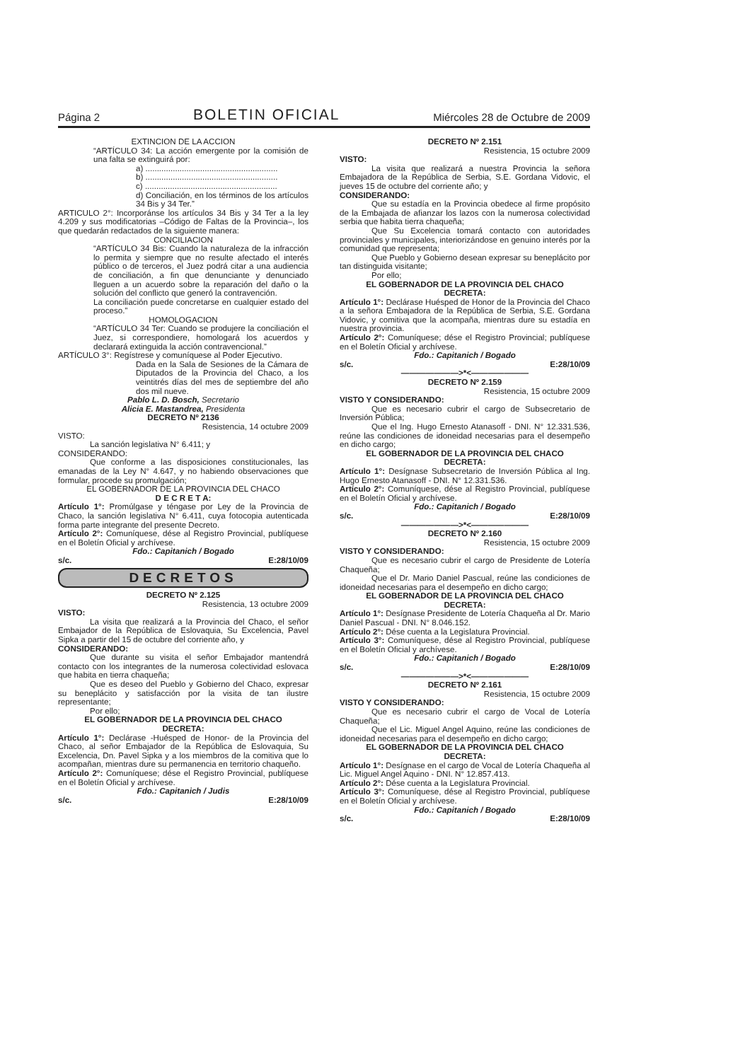Página 2 BOLETIN OFICIAL Miércoles 28 de Octubre de 2009
EXTINCION DE LA ACCION
“ARTÍCULO 34: La acción emergente por la comisión de una falta se extinguirá por:
a) ..........................................................
b) ..........................................................
c) ..........................................................
d) Conciliación, en los términos de los artículos 34 Bis y 34 Ter.”
ARTICULO 2°: Incorporánse los artículos 34 Bis y 34 Ter a la ley 4.209 y sus modificatorias –Código de Faltas de la Provincia–, los que quedarán redactados de la siguiente manera:
CONCILIACION
“ARTÍCULO 34 Bis: Cuando la naturaleza de la infracción lo permita y siempre que no resulte afectado el interés público o de terceros, el Juez podrá citar a una audiencia de conciliación, a fin que denunciante y denunciado lleguen a un acuerdo sobre la reparación del daño o la solución del conflicto que generó la contravención.
La conciliación puede concretarse en cualquier estado del proceso.”
HOMOLOGACION
“ARTÍCULO 34 Ter: Cuando se produjere la conciliación el Juez, si correspondiere, homologará los acuerdos y declarará extinguida la acción contravencional.”
ARTÍCULO 3°: Regístrese y comuníquese al Poder Ejecutivo.
Dada en la Sala de Sesiones de la Cámara de Diputados de la Provincia del Chaco, a los veintitrés días del mes de septiembre del año dos mil nueve.
Pablo L. D. Bosch, Secretario
Alicia E. Mastandrea, Presidenta
DECRETO Nº 2136
Resistencia, 14 octubre 2009
VISTO:
La sanción legislativa N° 6.411; y
CONSIDERANDO:
Que conforme a las disposiciones constitucionales, las emanadas de la Ley N° 4.647, y no habiendo observaciones que formular, procede su promulgación;
EL GOBERNADOR DE LA PROVINCIA DEL CHACO
D E C R E T A:
Artículo 1°: Promúlgase y téngase por Ley de la Provincia de Chaco, la sanción legislativa N° 6.411, cuya fotocopia autenticada forma parte integrante del presente Decreto.
Artículo 2°: Comuníquese, dése al Registro Provincial, publíquese en el Boletín Oficial y archívese.
Fdo.: Capitanich / Bogado
s/c. E:28/10/09
DECRETOS
DECRETO Nº 2.125
Resistencia, 13 octubre 2009
VISTO:
La visita que realizará a la Provincia del Chaco, el señor Embajador de la República de Eslovaquia, Su Excelencia, Pavel Sipka a partir del 15 de octubre del corriente año, y
CONSIDERANDO:
Que durante su visita el señor Embajador mantendrá contacto con los integrantes de la numerosa colectividad eslovaca que habita en tierra chaqueña;
Que es deseo del Pueblo y Gobierno del Chaco, expresar su beneplácito y satisfacción por la visita de tan ilustre representante;
Por ello;
EL GOBERNADOR DE LA PROVINCIA DEL CHACO
DECRETA:
Artículo 1°: Declárase -Huésped de Honor- de la Provincia del Chaco, al señor Embajador de la República de Eslovaquia, Su Excelencia, Dn. Pavel Sipka y a los miembros de la comitiva que lo acompañan, mientras dure su permanencia en territorio chaqueño.
Artículo 2°: Comuníquese; dése el Registro Provincial, publíquese en el Boletín Oficial y archívese.
Fdo.: Capitanich / Judis
s/c. E:28/10/09
DECRETO Nº 2.151
Resistencia, 15 octubre 2009
VISTO:
La visita que realizará a nuestra Provincia la señora Embajadora de la República de Serbia, S.E. Gordana Vidovic, el jueves 15 de octubre del corriente año; y
CONSIDERANDO:
Que su estadía en la Provincia obedece al firme propósito de la Embajada de afianzar los lazos con la numerosa colectividad serbia que habita tierra chaqueña;
Que Su Excelencia tomará contacto con autoridades provinciales y municipales, interiorizándose en genuino interés por la comunidad que representa;
Que Pueblo y Gobierno desean expresar su beneplácito por tan distinguida visitante;
Por ello;
EL GOBERNADOR DE LA PROVINCIA DEL CHACO
DECRETA:
Artículo 1°: Declárase Huésped de Honor de la Provincia del Chaco a la señora Embajadora de la República de Serbia, S.E. Gordana Vidovic, y comitiva que la acompaña, mientras dure su estadía en nuestra provincia.
Artículo 2°: Comuníquese; dése el Registro Provincial; publíquese en el Boletín Oficial y archívese.
Fdo.: Capitanich / Bogado
s/c. E:28/10/09
———————>*<———————
DECRETO Nº 2.159
Resistencia, 15 octubre 2009
VISTO Y CONSIDERANDO:
Que es necesario cubrir el cargo de Subsecretario de Inversión Pública;
Que el Ing. Hugo Ernesto Atanasoff - DNI. N° 12.331.536, reúne las condiciones de idoneidad necesarias para el desempeño en dicho cargo;
EL GOBERNADOR DE LA PROVINCIA DEL CHACO
DECRETA:
Artículo 1°: Desígnase Subsecretario de Inversión Pública al Ing. Hugo Ernesto Atanasoff - DNI. N° 12.331.536.
Artículo 2°: Comuníquese, dése al Registro Provincial, publíquese en el Boletín Oficial y archívese.
Fdo.: Capitanich / Bogado
s/c. E:28/10/09
———————>*<———————
DECRETO Nº 2.160
Resistencia, 15 octubre 2009
VISTO Y CONSIDERANDO:
Que es necesario cubrir el cargo de Presidente de Lotería Chaqueña;
Que el Dr. Mario Daniel Pascual, reúne las condiciones de idoneidad necesarias para el desempeño en dicho cargo;
EL GOBERNADOR DE LA PROVINCIA DEL CHACO
DECRETA:
Artículo 1°: Desígnase Presidente de Lotería Chaqueña al Dr. Mario Daniel Pascual - DNI. N° 8.046.152.
Artículo 2°: Dése cuenta a la Legislatura Provincial.
Artículo 3°: Comuníquese, dése al Registro Provincial, publíquese en el Boletín Oficial y archívese.
Fdo.: Capitanich / Bogado
s/c. E:28/10/09
———————>*<———————
DECRETO Nº 2.161
Resistencia, 15 octubre 2009
VISTO Y CONSIDERANDO:
Que es necesario cubrir el cargo de Vocal de Lotería Chaqueña;
Que el Lic. Miguel Angel Aquino, reúne las condiciones de idoneidad necesarias para el desempeño en dicho cargo;
EL GOBERNADOR DE LA PROVINCIA DEL CHACO
DECRETA:
Artículo 1°: Desígnase en el cargo de Vocal de Lotería Chaqueña al Lic. Miguel Angel Aquino - DNI. N° 12.857.413.
Artículo 2°: Dése cuenta a la Legislatura Provincial.
Artículo 3°: Comuníquese, dése al Registro Provincial, publíquese en el Boletín Oficial y archívese.
Fdo.: Capitanich / Bogado
s/c. E:28/10/09